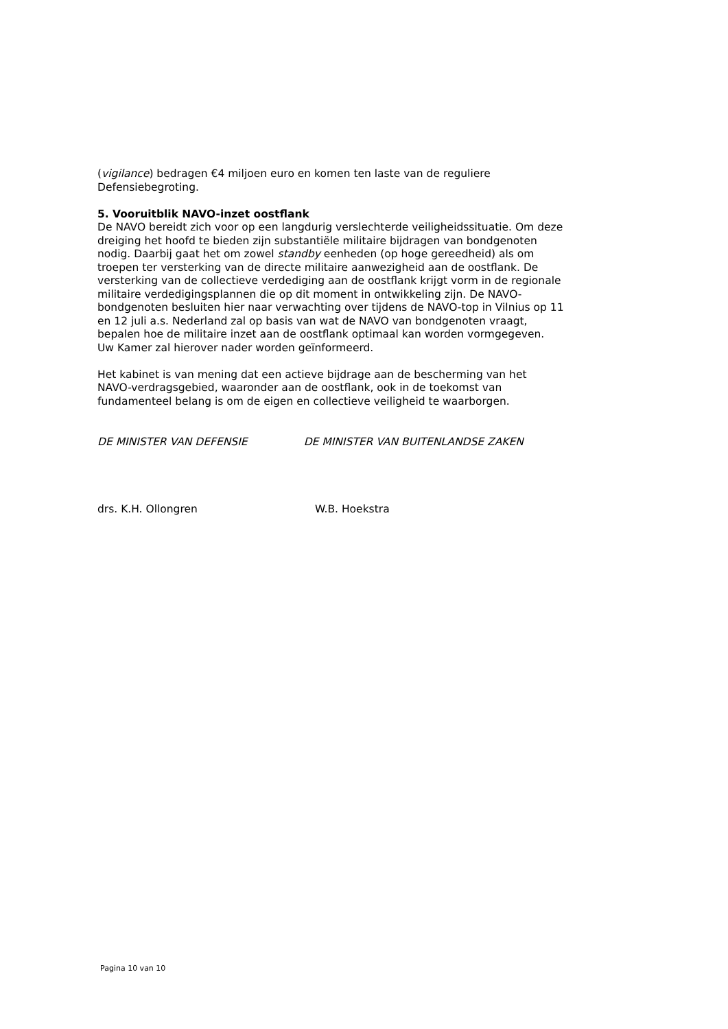(vigilance) bedragen €4 miljoen euro en komen ten laste van de reguliere Defensiebegroting.
5. Vooruitblik NAVO-inzet oostflank
De NAVO bereidt zich voor op een langdurig verslechterde veiligheidssituatie. Om deze dreiging het hoofd te bieden zijn substantiële militaire bijdragen van bondgenoten nodig. Daarbij gaat het om zowel standby eenheden (op hoge gereedheid) als om troepen ter versterking van de directe militaire aanwezigheid aan de oostflank. De versterking van de collectieve verdediging aan de oostflank krijgt vorm in de regionale militaire verdedigingsplannen die op dit moment in ontwikkeling zijn. De NAVO-bondgenoten besluiten hier naar verwachting over tijdens de NAVO-top in Vilnius op 11 en 12 juli a.s. Nederland zal op basis van wat de NAVO van bondgenoten vraagt, bepalen hoe de militaire inzet aan de oostflank optimaal kan worden vormgegeven. Uw Kamer zal hierover nader worden geïnformeerd.
Het kabinet is van mening dat een actieve bijdrage aan de bescherming van het NAVO-verdragsgebied, waaronder aan de oostflank, ook in de toekomst van fundamenteel belang is om de eigen en collectieve veiligheid te waarborgen.
DE MINISTER VAN DEFENSIE DE MINISTER VAN BUITENLANDSE ZAKEN
drs. K.H. Ollongren W.B. Hoekstra
Pagina 10 van 10